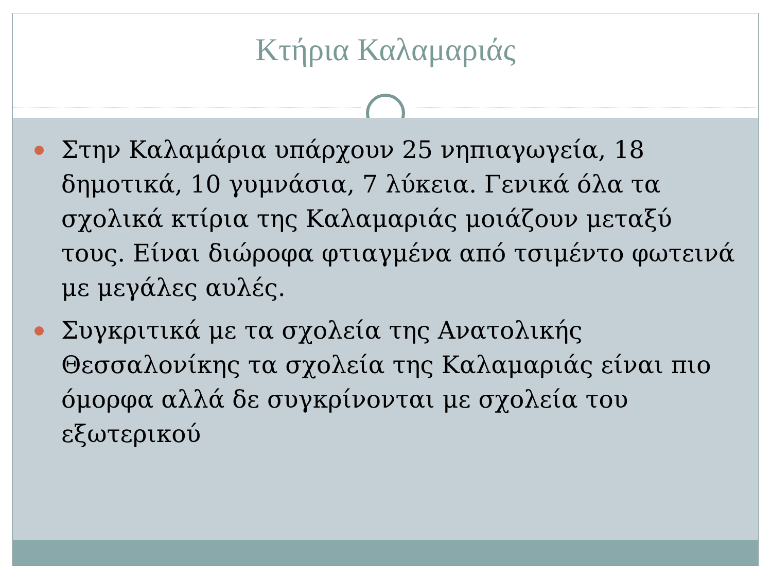Κτήρια Καλαμαριάς
Στην Καλαμάρια υπάρχουν 25 νηπιαγωγεία, 18 δημοτικά, 10 γυμνάσια, 7 λύκεια. Γενικά όλα τα σχολικά κτίρια της Καλαμαριάς μοιάζουν μεταξύ τους. Είναι διώροφα φτιαγμένα από τσιμέντο φωτεινά με μεγάλες αυλές.
Συγκριτικά με τα σχολεία της Ανατολικής Θεσσαλονίκης τα σχολεία της Καλαμαριάς είναι πιο όμορφα αλλά δε συγκρίνονται με σχολεία του εξωτερικού